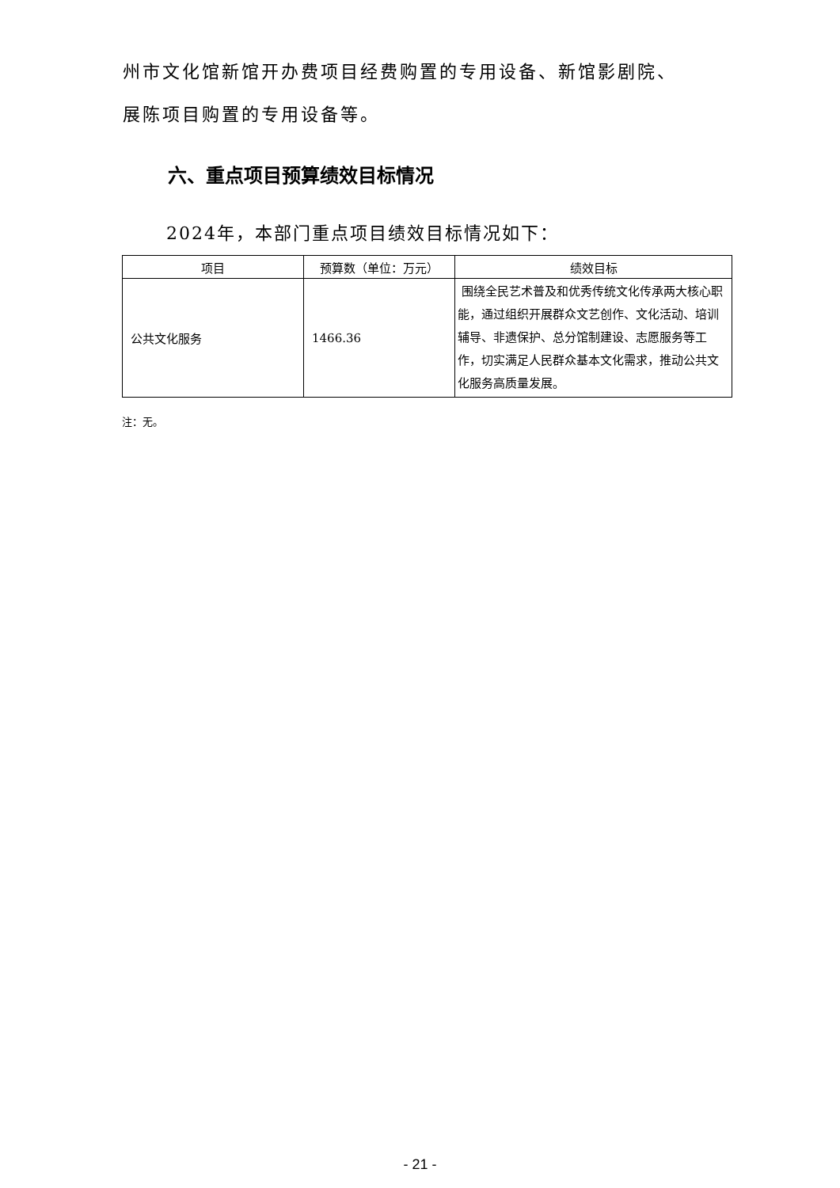州市文化馆新馆开办费项目经费购置的专用设备、新馆影剧院、
展陈项目购置的专用设备等。
六、重点项目预算绩效目标情况
2024年，本部门重点项目绩效目标情况如下：
| 项目 | 预算数（单位：万元） | 绩效目标 |
| --- | --- | --- |
| 公共文化服务 | 1466.36 | 围绕全民艺术普及和优秀传统文化传承两大核心职能，通过组织开展群众文艺创作、文化活动、培训辅导、非遗保护、总分馆制建设、志愿服务等工作，切实满足人民群众基本文化需求，推动公共文化服务高质量发展。 |
注：无。
- 21 -